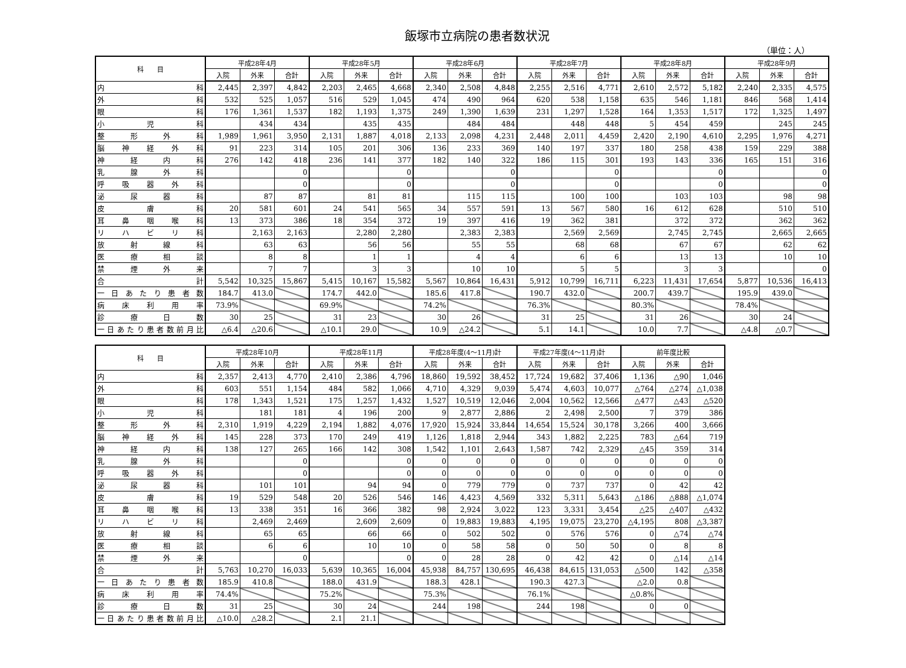飯塚市立病院の患者数状況
（単位：人）
| 科 目 | 平成28年4月 | | | 平成28年5月 | | | 平成28年6月 | | | 平成28年7月 | | | 平成28年8月 | | | 平成28年9月 | | |
| --- | --- | --- | --- | --- | --- | --- | --- | --- | --- | --- | --- | --- | --- | --- | --- | --- | --- | --- |
| | 入院 | 外来 | 合計 | 入院 | 外来 | 合計 | 入院 | 外来 | 合計 | 入院 | 外来 | 合計 | 入院 | 外来 | 合計 | 入院 | 外来 | 合計 |
| 内 科 | 2,445 | 2,397 | 4,842 | 2,203 | 2,465 | 4,668 | 2,340 | 2,508 | 4,848 | 2,255 | 2,516 | 4,771 | 2,610 | 2,572 | 5,182 | 2,240 | 2,335 | 4,575 |
| 外 科 | 532 | 525 | 1,057 | 516 | 529 | 1,045 | 474 | 490 | 964 | 620 | 538 | 1,158 | 635 | 546 | 1,181 | 846 | 568 | 1,414 |
| 眼 科 | 176 | 1,361 | 1,537 | 182 | 1,193 | 1,375 | 249 | 1,390 | 1,639 | 231 | 1,297 | 1,528 | 164 | 1,353 | 1,517 | 172 | 1,325 | 1,497 |
| 小 児 科 | | 434 | 434 | | 435 | 435 | | 484 | 484 | | 448 | 448 | 5 | 454 | 459 | | 245 | 245 |
| 整 形 外 科 | 1,989 | 1,961 | 3,950 | 2,131 | 1,887 | 4,018 | 2,133 | 2,098 | 4,231 | 2,448 | 2,011 | 4,459 | 2,420 | 2,190 | 4,610 | 2,295 | 1,976 | 4,271 |
| 脳 神 経 外 科 | 91 | 223 | 314 | 105 | 201 | 306 | 136 | 233 | 369 | 140 | 197 | 337 | 180 | 258 | 438 | 159 | 229 | 388 |
| 神 経 内 科 | 276 | 142 | 418 | 236 | 141 | 377 | 182 | 140 | 322 | 186 | 115 | 301 | 193 | 143 | 336 | 165 | 151 | 316 |
| 乳 腺 外 科 | | | 0 | | | 0 | | | 0 | | | 0 | | | 0 | | | 0 |
| 呼 吸 器 外 科 | | | 0 | | | 0 | | | 0 | | | 0 | | | 0 | | | 0 |
| 泌 尿 器 科 | | 87 | 87 | | 81 | 81 | | 115 | 115 | | 100 | 100 | | 103 | 103 | | 98 | 98 |
| 皮 膚 科 | 20 | 581 | 601 | 24 | 541 | 565 | 34 | 557 | 591 | 13 | 567 | 580 | 16 | 612 | 628 | | 510 | 510 |
| 耳 鼻 咽 喉 科 | 13 | 373 | 386 | 18 | 354 | 372 | 19 | 397 | 416 | 19 | 362 | 381 | | 372 | 372 | | 362 | 362 |
| リ ハ ビ リ 科 | | 2,163 | 2,163 | | 2,280 | 2,280 | | 2,383 | 2,383 | | 2,569 | 2,569 | | 2,745 | 2,745 | | 2,665 | 2,665 |
| 放 射 線 科 | | 63 | 63 | | 56 | 56 | | 55 | 55 | | 68 | 68 | | 67 | 67 | | 62 | 62 |
| 医 療 相 談 | | 8 | 8 | | 1 | 1 | | 4 | 4 | | 6 | 6 | | 13 | 13 | | 10 | 10 |
| 禁 煙 外 来 | | 7 | 7 | | 3 | 3 | | 10 | 10 | | 5 | 5 | | 3 | 3 | | | 0 |
| 合 計 | 5,542 | 10,325 | 15,867 | 5,415 | 10,167 | 15,582 | 5,567 | 10,864 | 16,431 | 5,912 | 10,799 | 16,711 | 6,223 | 11,431 | 17,654 | 5,877 | 10,536 | 16,413 |
| 一 日 あ た り 患 者 数 | 184.7 | 413.0 | | 174.7 | 442.0 | | 185.6 | 417.8 | | 190.7 | 432.0 | | 200.7 | 439.7 | | 195.9 | 439.0 | |
| 病 床 利 用 率 | 73.9% | | | 69.9% | | | 74.2% | | | 76.3% | | | 80.3% | | | 78.4% | | |
| 診 療 日 数 | 30 | 25 | | 31 | 23 | | 30 | 26 | | 31 | 25 | | 31 | 26 | | 30 | 24 | |
| 一日あたり患者数前月比 | △6.4 | △20.6 | | △10.1 | 29.0 | | 10.9 | △24.2 | | 5.1 | 14.1 | | 10.0 | 7.7 | | △4.8 | △0.7 | |
| 科 目 | 平成28年10月 | | | 平成28年11月 | | | 平成28年度(4～11月)計 | | | 平成27年度(4～11月)計 | | | 前年度比較 | | |
| --- | --- | --- | --- | --- | --- | --- | --- | --- | --- | --- | --- | --- | --- | --- | --- |
| | 入院 | 外来 | 合計 | 入院 | 外来 | 合計 | 入院 | 外来 | 合計 | 入院 | 外来 | 合計 | 入院 | 外来 | 合計 |
| 内 科 | 2,357 | 2,413 | 4,770 | 2,410 | 2,386 | 4,796 | 18,860 | 19,592 | 38,452 | 17,724 | 19,682 | 37,406 | 1,136 | △90 | 1,046 |
| 外 科 | 603 | 551 | 1,154 | 484 | 582 | 1,066 | 4,710 | 4,329 | 9,039 | 5,474 | 4,603 | 10,077 | △764 | △274 | △1,038 |
| 眼 科 | 178 | 1,343 | 1,521 | 175 | 1,257 | 1,432 | 1,527 | 10,519 | 12,046 | 2,004 | 10,562 | 12,566 | △477 | △43 | △520 |
| 小 児 科 | | 181 | 181 | 4 | 196 | 200 | 9 | 2,877 | 2,886 | 2 | 2,498 | 2,500 | 7 | 379 | 386 |
| 整 形 外 科 | 2,310 | 1,919 | 4,229 | 2,194 | 1,882 | 4,076 | 17,920 | 15,924 | 33,844 | 14,654 | 15,524 | 30,178 | 3,266 | 400 | 3,666 |
| 脳 神 経 外 科 | 145 | 228 | 373 | 170 | 249 | 419 | 1,126 | 1,818 | 2,944 | 343 | 1,882 | 2,225 | 783 | △64 | 719 |
| 神 経 内 科 | 138 | 127 | 265 | 166 | 142 | 308 | 1,542 | 1,101 | 2,643 | 1,587 | 742 | 2,329 | △45 | 359 | 314 |
| 乳 腺 外 科 | | | 0 | | | 0 | 0 | 0 | 0 | 0 | 0 | 0 | 0 | 0 | 0 |
| 呼 吸 器 外 科 | | | 0 | | | 0 | 0 | 0 | 0 | 0 | 0 | 0 | 0 | 0 | 0 |
| 泌 尿 器 科 | | 101 | 101 | | 94 | 94 | 0 | 779 | 779 | 0 | 737 | 737 | 0 | 42 | 42 |
| 皮 膚 科 | 19 | 529 | 548 | 20 | 526 | 546 | 146 | 4,423 | 4,569 | 332 | 5,311 | 5,643 | △186 | △888 | △1,074 |
| 耳 鼻 咽 喉 科 | 13 | 338 | 351 | 16 | 366 | 382 | 98 | 2,924 | 3,022 | 123 | 3,331 | 3,454 | △25 | △407 | △432 |
| リ ハ ビ リ 科 | | 2,469 | 2,469 | | 2,609 | 2,609 | 0 | 19,883 | 19,883 | 4,195 | 19,075 | 23,270 | △4,195 | 808 | △3,387 |
| 放 射 線 科 | | 65 | 65 | | 66 | 66 | 0 | 502 | 502 | 0 | 576 | 576 | 0 | △74 | △74 |
| 医 療 相 談 | | 6 | 6 | | 10 | 10 | 0 | 58 | 58 | 0 | 50 | 50 | 0 | 8 | 8 |
| 禁 煙 外 来 | | | 0 | | | 0 | 0 | 28 | 28 | 0 | 42 | 42 | 0 | △14 | △14 |
| 合 計 | 5,763 | 10,270 | 16,033 | 5,639 | 10,365 | 16,004 | 45,938 | 84,757 | 130,695 | 46,438 | 84,615 | 131,053 | △500 | 142 | △358 |
| 一 日 あ た り 患 者 数 | 185.9 | 410.8 | | 188.0 | 431.9 | | 188.3 | 428.1 | | 190.3 | 427.3 | | △2.0 | 0.8 | |
| 病 床 利 用 率 | 74.4% | | | 75.2% | | | 75.3% | | | 76.1% | | | △0.8% | | |
| 診 療 日 数 | 31 | 25 | | 30 | 24 | | 244 | 198 | | 244 | 198 | | 0 | 0 | |
| 一日あたり患者数前月比 | △10.0 | △28.2 | | 2.1 | 21.1 | | | | | | | | | | |